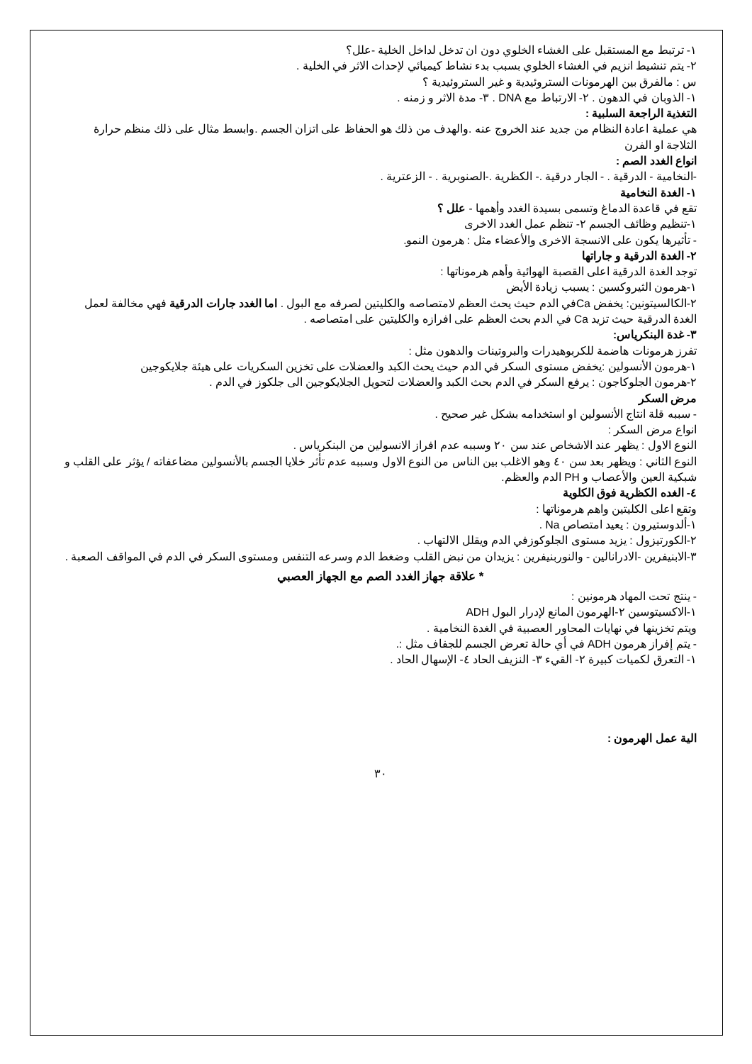١- ترتبط مع المستقبل على الغشاء الخلوي دون ان تدخل لداخل الخلية -علل؟
٢- يتم تنشيط انزيم في الغشاء الخلوي بسبب بدء نشاط كيميائي لإحداث الاثر في الخلية .
س : مالفرق بين الهرمونات الستروئيدية و غير الستروئيدية ؟
١- الذوبان في الدهون . ٢- الارتباط مع DNA . ٣- مدة الاثر و زمنه .
التغذية الراجعة السلبية :
هي عملية اعادة النظام من جديد عند الخروج عنه .والهدف من ذلك هو الحفاظ على اتزان الجسم .وابسط مثال على ذلك منظم حرارة الثلاجة او الفرن
انواع الغدد الصم :
-النخامية - الدرقية . - الجار درقية .- الكظرية .-الصنوبرية . - الزعترية .
١- الغدة النخامية
تقع في قاعدة الدماغ وتسمى بسيدة الغدد وأهمها - علل ؟
١-تنظيم وظائف الجسم ٢- تنظم عمل الغدد الاخرى
- تأثيرها يكون على الانسجة الاخرى والأعضاء مثل : هرمون النمو.
٢- الغدة الدرقية و جاراتها
توجد الغدة الدرقية اعلى القصبة الهوائية وأهم هرموناتها :
١-هرمون الثيروكسين : يسبب زيادة الأيض
٢-الكالسيتونين: يخفض Caفي الدم حيث يحث العظم لامتصاصه والكليتين لصرفه مع البول . اما الغدد جارات الدرقية فهي مخالفة لعمل الغدة الدرقية حيث تزيد Ca في الدم بحث العظم على افرازه والكليتين على امتصاصه .
٣- غدة البنكرياس:
تفرز هرمونات هاضمة للكربوهيدرات والبروتينات والدهون مثل :
١-هرمون الأنسولين :يخفض مستوى السكر في الدم حيث يحث الكبد والعضلات على تخزين السكريات على هيئة جلايكوجين
٢-هرمون الجلوكاجون : يرفع السكر في الدم بحث الكبد والعضلات لتحويل الجلايكوجين الى جلكوز في الدم .
مرض السكر
- سببه قلة انتاج الأنسولين او استخدامه بشكل غير صحيح .
انواع مرض السكر :
النوع الاول : يظهر عند الاشخاص عند سن ٢٠ وسببه عدم افراز الانسولين من البنكرياس .
النوع الثاني : ويظهر بعد سن ٤٠ وهو الاغلب بين الناس من النوع الاول وسببه عدم تأثر خلايا الجسم بالأنسولين مضاعفاته / يؤثر على القلب و شبكية العين والأعصاب و PH الدم والعظم.
٤- الغده الكظرية فوق الكلوية
وتقع اعلى الكليتين واهم هرموناتها :
١-ألدوستيرون : يعيد امتصاص Na .
٢-الكورتيزول : يزيد مستوى الجلوكوزفي الدم ويقلل الالتهاب .
٣-الابنيفرين -الادرانالين - والنوربنيفرين : يزيدان من نبض القلب وضغط الدم وسرعه التنفس ومستوى السكر في الدم في المواقف الصعبة .
* علاقة جهاز الغدد الصم مع الجهاز العصبي
- ينتج تحت المهاد هرمونين :
١-الاكسيتوسين ٢-الهرمون المانع لإدرار البول ADH
ويتم تخزينها في نهايات المحاور العصبية في الغدة النخامية .
- يتم إفراز هرمون ADH في أي حالة تعرض الجسم للجفاف مثل :.
١- التعرق لكميات كبيرة ٢- القيء ٣- النزيف الحاد ٤- الإسهال الحاد .
الية عمل الهرمون :
٣٠